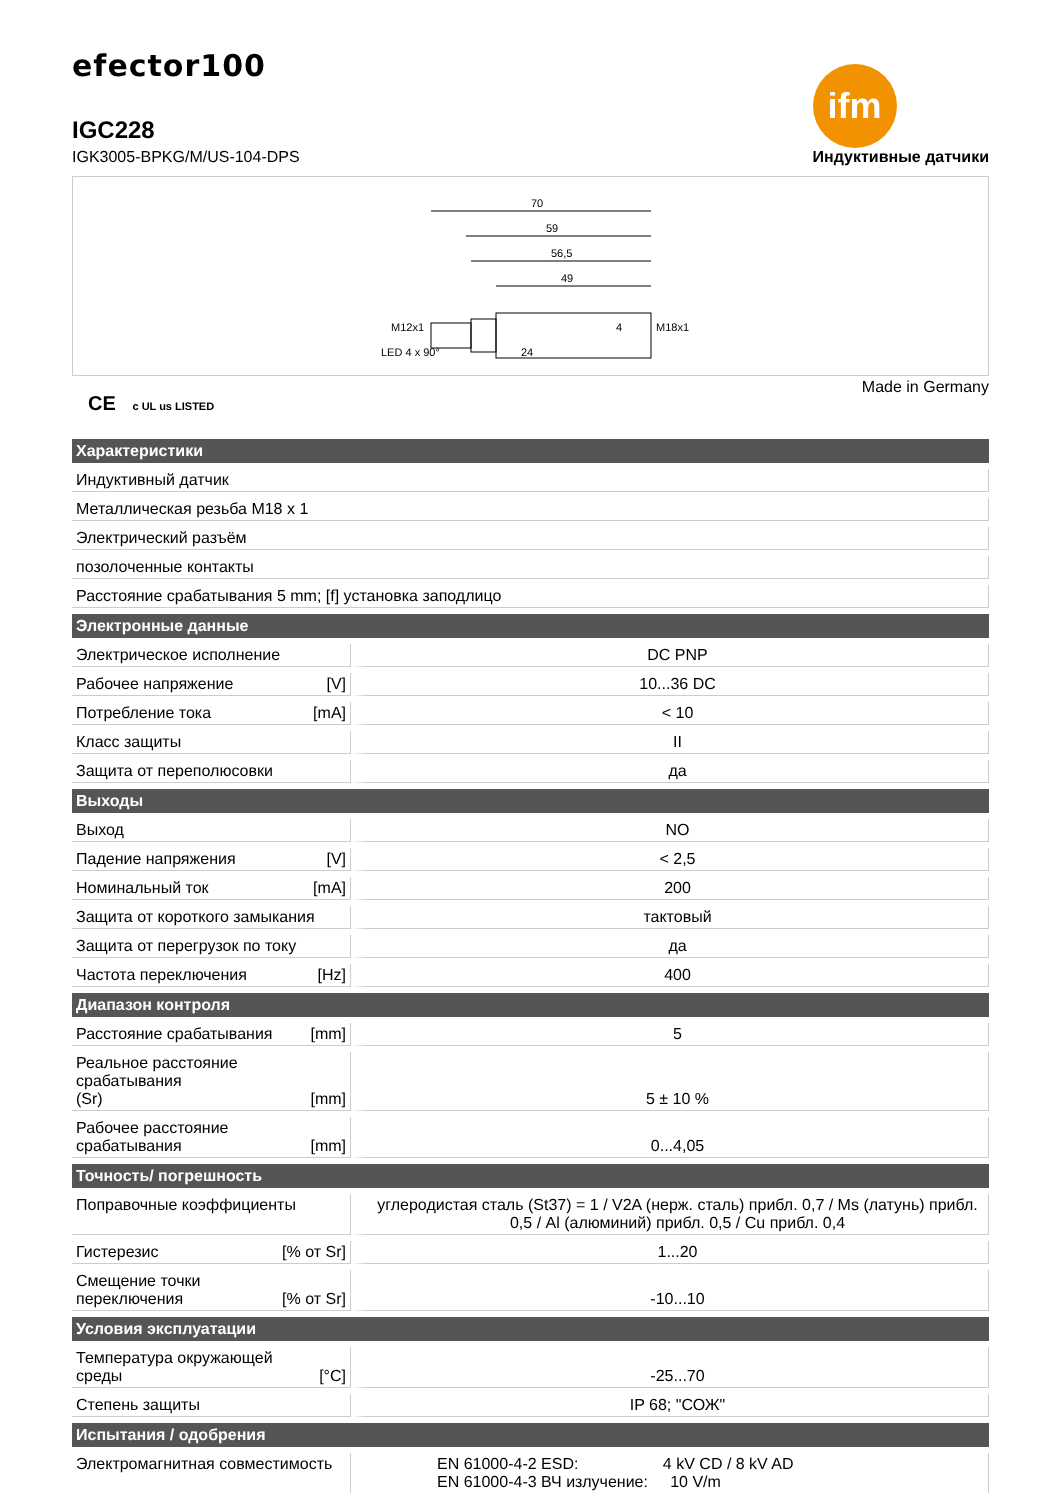efector100
IGC228
IGK3005-BPKG/M/US-104-DPS
ifm
Индуктивные датчики
70
59
56,5
49
LED 4 x 90°
24
4
M12x1
M18x1
CE c UL us LISTED
Made in Germany
| Характеристики | |
| --- | --- |
| Индуктивный датчик | |
| Металлическая резьба M18 x 1 | |
| Электрический разъём | |
| позолоченные контакты | |
| Расстояние срабатывания 5 mm; [f] установка заподлицо | |
| Электронные данные | |
| Электрическое исполнение | DC PNP |
| Рабочее напряжение [V] | 10...36 DC |
| Потребление тока [mA] | < 10 |
| Класс защиты | II |
| Защита от переполюсовки | да |
| Выходы | |
| Выход | NO |
| Падение напряжения [V] | < 2,5 |
| Номинальный ток [mA] | 200 |
| Защита от короткого замыкания | тактовый |
| Защита от перегрузок по току | да |
| Частота переключения [Hz] | 400 |
| Диапазон контроля | |
| Расстояние срабатывания [mm] | 5 |
| Реальное расстояние срабатывания (Sr) [mm] | 5 ± 10 % |
| Рабочее расстояние срабатывания [mm] | 0...4,05 |
| Точность/ погрешность | |
| Поправочные коэффициенты | углеродистая сталь (St37) = 1 / V2A (нерж. сталь) прибл. 0,7 / Ms (латунь) прибл. 0,5 / Al (алюминий) прибл. 0,5 / Cu прибл. 0,4 |
| Гистерезис [% от Sr] | 1...20 |
| Смещение точки переключения [% от Sr] | -10...10 |
| Условия эксплуатации | |
| Температура окружающей среды [°C] | -25...70 |
| Степень защиты | IP 68; "СОЖ" |
| Испытания / одобрения | |
| Электромагнитная совместимость | EN 61000-4-2 ESD: 4 kV CD / 8 kV AD EN 61000-4-3 ВЧ излучение: 10 V/m |